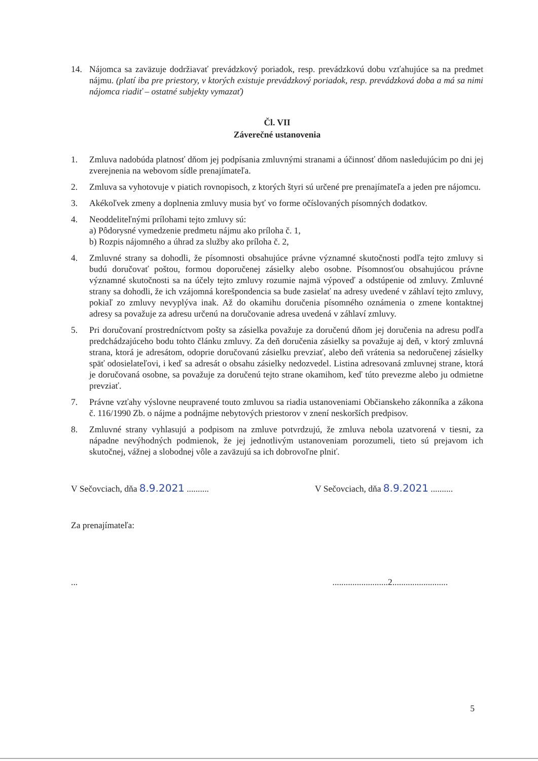14. Nájomca sa zaväzuje dodržiavať prevádzkový poriadok, resp. prevádzkovú dobu vzťahujúce sa na predmet nájmu. (platí iba pre priestory, v ktorých existuje prevádzkový poriadok, resp. prevádzková doba a má sa nimi nájomca riadiť – ostatné subjekty vymazať)
Čl. VII
Záverečné ustanovenia
1. Zmluva nadobúda platnosť dňom jej podpísania zmluvnými stranami a účinnosť dňom nasledujúcim po dni jej zverejnenia na webovom sídle prenajímateľa.
2. Zmluva sa vyhotovuje v piatich rovnopisoch, z ktorých štyri sú určené pre prenajímateľa a jeden pre nájomcu.
3. Akékoľvek zmeny a doplnenia zmluvy musia byť vo forme očíslovaných písomných dodatkov.
4. Neoddeliteľnými prílohami tejto zmluvy sú:
a) Pôdorysné vymedzenie predmetu nájmu ako príloha č. 1,
b) Rozpis nájomného a úhrad za služby ako príloha č. 2,
4. Zmluvné strany sa dohodli, že písomnosti obsahujúce právne významné skutočnosti podľa tejto zmluvy si budú doručovať poštou, formou doporučenej zásielky alebo osobne. Písomnosťou obsahujúcou právne významné skutočnosti sa na účely tejto zmluvy rozumie najmä výpoveď a odstúpenie od zmluvy. Zmluvné strany sa dohodli, že ich vzájomná korešpondencia sa bude zasielať na adresy uvedené v záhlaví tejto zmluvy, pokiaľ zo zmluvy nevyplýva inak. Až do okamihu doručenia písomného oznámenia o zmene kontaktnej adresy sa považuje za adresu určenú na doručovanie adresa uvedená v záhlaví zmluvy.
5. Pri doručovaní prostredníctvom pošty sa zásielka považuje za doručenú dňom jej doručenia na adresu podľa predchádzajúceho bodu tohto článku zmluvy. Za deň doručenia zásielky sa považuje aj deň, v ktorý zmluvná strana, ktorá je adresátom, odoprie doručovanú zásielku prevziať, alebo deň vrátenia sa nedoručenej zásielky späť odosielateľovi, i keď sa adresát o obsahu zásielky nedozvedel. Listina adresovaná zmluvnej strane, ktorá je doručovaná osobne, sa považuje za doručenú tejto strane okamihom, keď túto prevezme alebo ju odmietne prevziať.
7. Právne vzťahy výslovne neupravené touto zmluvou sa riadia ustanoveniami Občianskeho zákonníka a zákona č. 116/1990 Zb. o nájme a podnájme nebytových priestorov v znení neskorších predpisov.
8. Zmluvné strany vyhlasujú a podpisom na zmluve potvrdzujú, že zmluva nebola uzatvorená v tiesni, za nápadne nevýhodných podmienok, že jej jednotlivým ustanoveniam porozumeli, tieto sú prejavom ich skutočnej, vážnej a slobodnej vôle a zaväzujú sa ich dobrovoľne plniť.
V Sečovciach, dňa 8.9.2021 ..........
V Sečovciach, dňa 8.9.2021 ..........
Za prenajímateľa:
... .........................2.........................
5